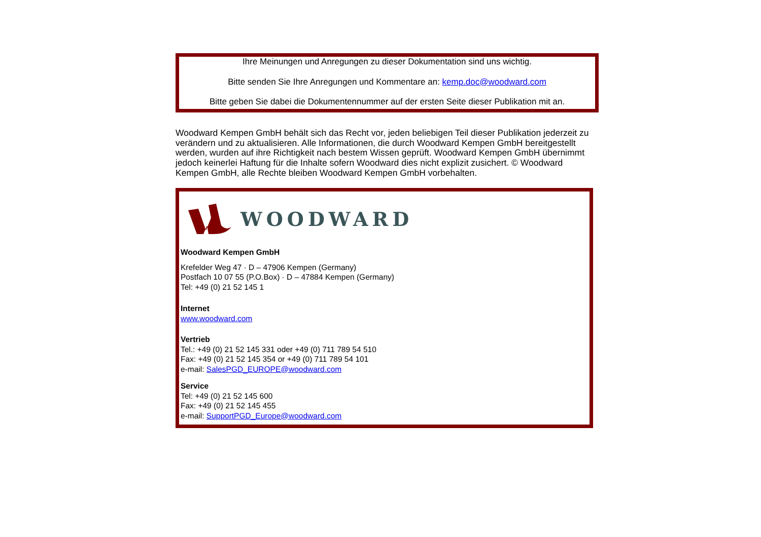Ihre Meinungen und Anregungen zu dieser Dokumentation sind uns wichtig.
Bitte senden Sie Ihre Anregungen und Kommentare an: kemp.doc@woodward.com
Bitte geben Sie dabei die Dokumentennummer auf der ersten Seite dieser Publikation mit an.
Woodward Kempen GmbH behält sich das Recht vor, jeden beliebigen Teil dieser Publikation jederzeit zu verändern und zu aktualisieren. Alle Informationen, die durch Woodward Kempen GmbH bereitgestellt werden, wurden auf ihre Richtigkeit nach bestem Wissen geprüft. Woodward Kempen GmbH übernimmt jedoch keinerlei Haftung für die Inhalte sofern Woodward dies nicht explizit zusichert. © Woodward Kempen GmbH, alle Rechte bleiben Woodward Kempen GmbH vorbehalten.
WOODWARD
Woodward Kempen GmbH
Krefelder Weg 47 · D – 47906 Kempen (Germany)
Postfach 10 07 55 (P.O.Box) · D – 47884 Kempen (Germany)
Tel: +49 (0) 21 52 145 1
Internet
www.woodward.com
Vertrieb
Tel.: +49 (0) 21 52 145 331 oder +49 (0) 711 789 54 510
Fax: +49 (0) 21 52 145 354 or +49 (0) 711 789 54 101
e-mail: SalesPGD_EUROPE@woodward.com
Service
Tel: +49 (0) 21 52 145 600
Fax: +49 (0) 21 52 145 455
e-mail: SupportPGD_Europe@woodward.com